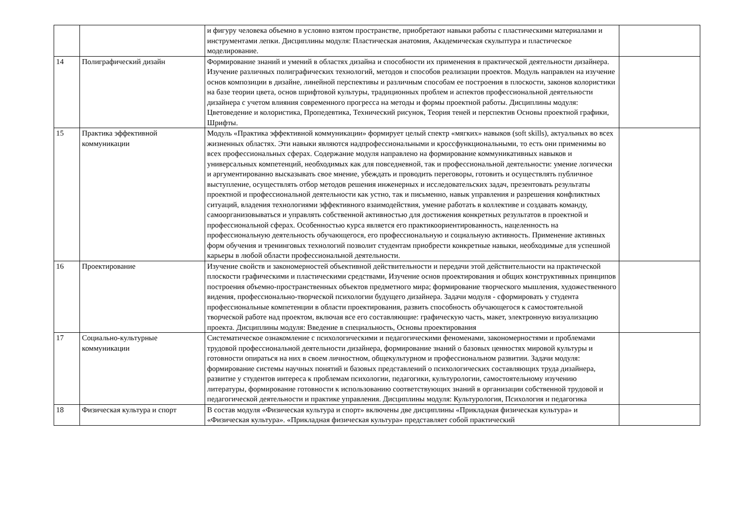| | | и фигуру человека объемно в условно взятом пространстве, приобретают навыки работы с пластическими материалами и инструментами лепки. Дисциплины модуля: Пластическая анатомия, Академическая скульптура и пластическое моделирование. | |
| 14 | Полиграфический дизайн | Формирование знаний и умений в областях дизайна и способности их применения в практической деятельности дизайнера. Изучение различных полиграфических технологий, методов и способов реализации проектов. Модуль направлен на изучение основ композиции в дизайне, линейной перспективы и различным способам ее построения в плоскости, законов колористики на базе теории цвета, основ шрифтовой культуры, традиционных проблем и аспектов профессиональной деятельности дизайнера с учетом влияния современного прогресса на методы и формы проектной работы. Дисциплины модуля: Цветоведение и колористика, Пропедевтика, Технический рисунок, Теория теней и перспектив Основы проектной графики, Шрифты. | |
| 15 | Практика эффективной коммуникации | Модуль «Практика эффективной коммуникации» формирует целый спектр «мягких» навыков (soft skills), актуальных во всех жизненных областях. Эти навыки являются надпрофессиональными и кроссфункциональными, то есть они применимы во всех профессиональных сферах. Содержание модуля направлено на формирование коммуникативных навыков и универсальных компетенций, необходимых как для повседневной, так и профессиональной деятельности: умение логически и аргументированно высказывать свое мнение, убеждать и проводить переговоры, готовить и осуществлять публичное выступление, осуществлять отбор методов решения инженерных и исследовательских задач, презентовать результаты проектной и профессиональной деятельности как устно, так и письменно, навык управления и разрешения конфликтных ситуаций, владения технологиями эффективного взаимодействия, умение работать в коллективе и создавать команду, самоорганизовываться и управлять собственной активностью для достижения конкретных результатов в проектной и профессиональной сферах. Особенностью курса является его практикоориентированность, нацеленность на профессиональную деятельность обучающегося, его профессиональную и социальную активность. Применение активных форм обучения и тренинговых технологий позволит студентам приобрести конкретные навыки, необходимые для успешной карьеры в любой области профессиональной деятельности. | |
| 16 | Проектирование | Изучение свойств и закономерностей объективной действительности и передачи этой действительности на практической плоскости графическими и пластическими средствами, Изучение основ проектирования и общих конструктивных принципов построения объемно-пространственных объектов предметного мира; формирование творческого мышления, художественного видения, профессионально-творческой психологии будущего дизайнера. Задачи модуля - сформировать у студента профессиональные компетенции в области проектирования, развить способность обучающегося к самостоятельной творческой работе над проектом, включая все его составляющие: графическую часть, макет, электронную визуализацию проекта. Дисциплины модуля: Введение в специальность, Основы проектирования | |
| 17 | Социально-культурные коммуникации | Систематическое ознакомление с психологическими и педагогическими феноменами, закономерностями и проблемами трудовой профессиональной деятельности дизайнера, формирование знаний о базовых ценностях мировой культуры и готовности опираться на них в своем личностном, общекультурном и профессиональном развитии. Задачи модуля: формирование системы научных понятий и базовых представлений о психологических составляющих труда дизайнера, развитие у студентов интереса к проблемам психологии, педагогики, культурологии, самостоятельному изучению литературы, формирование готовности к использованию соответствующих знаний в организации собственной трудовой и педагогической деятельности и практике управления. Дисциплины модуля: Культурология, Психология и педагогика | |
| 18 | Физическая культура и спорт | В состав модуля «Физическая культура и спорт» включены две дисциплины «Прикладная физическая культура» и «Физическая культура». «Прикладная физическая культура» представляет собой практический | |